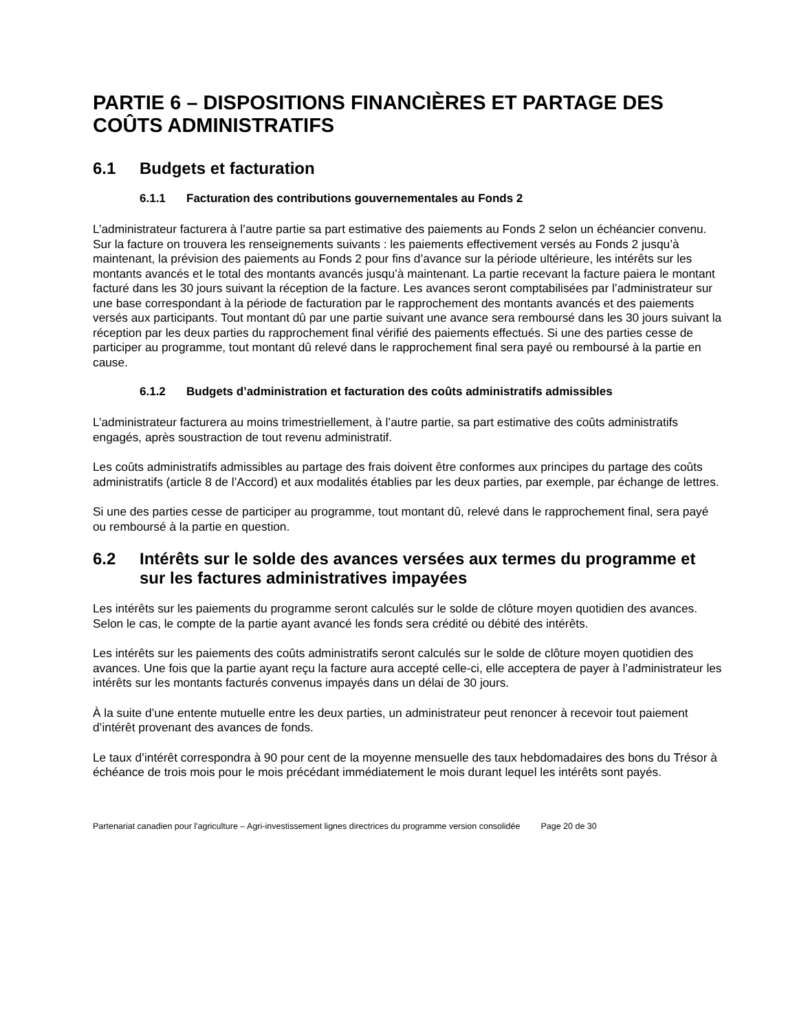PARTIE 6 – DISPOSITIONS FINANCIÈRES ET PARTAGE DES COÛTS ADMINISTRATIFS
6.1 Budgets et facturation
6.1.1 Facturation des contributions gouvernementales au Fonds 2
L’administrateur facturera à l’autre partie sa part estimative des paiements au Fonds 2 selon un échéancier convenu. Sur la facture on trouvera les renseignements suivants : les paiements effectivement versés au Fonds 2 jusqu’à maintenant, la prévision des paiements au Fonds 2 pour fins d’avance sur la période ultérieure, les intérêts sur les montants avancés et le total des montants avancés jusqu’à maintenant. La partie recevant la facture paiera le montant facturé dans les 30 jours suivant la réception de la facture. Les avances seront comptabilisées par l’administrateur sur une base correspondant à la période de facturation par le rapprochement des montants avancés et des paiements versés aux participants. Tout montant dû par une partie suivant une avance sera remboursé dans les 30 jours suivant la réception par les deux parties du rapprochement final vérifié des paiements effectués. Si une des parties cesse de participer au programme, tout montant dû relevé dans le rapprochement final sera payé ou remboursé à la partie en cause.
6.1.2 Budgets d’administration et facturation des coûts administratifs admissibles
L’administrateur facturera au moins trimestriellement, à l’autre partie, sa part estimative des coûts administratifs engagés, après soustraction de tout revenu administratif.
Les coûts administratifs admissibles au partage des frais doivent être conformes aux principes du partage des coûts administratifs (article 8 de l’Accord) et aux modalités établies par les deux parties, par exemple, par échange de lettres.
Si une des parties cesse de participer au programme, tout montant dû, relevé dans le rapprochement final, sera payé ou remboursé à la partie en question.
6.2 Intérêts sur le solde des avances versées aux termes du programme et sur les factures administratives impayées
Les intérêts sur les paiements du programme seront calculés sur le solde de clôture moyen quotidien des avances. Selon le cas, le compte de la partie ayant avancé les fonds sera crédité ou débité des intérêts.
Les intérêts sur les paiements des coûts administratifs seront calculés sur le solde de clôture moyen quotidien des avances. Une fois que la partie ayant reçu la facture aura accepté celle-ci, elle acceptera de payer à l’administrateur les intérêts sur les montants facturés convenus impayés dans un délai de 30 jours.
À la suite d’une entente mutuelle entre les deux parties, un administrateur peut renoncer à recevoir tout paiement d’intérêt provenant des avances de fonds.
Le taux d’intérêt correspondra à 90 pour cent de la moyenne mensuelle des taux hebdomadaires des bons du Trésor à échéance de trois mois pour le mois précédant immédiatement le mois durant lequel les intérêts sont payés.
Partenariat canadien pour l'agriculture – Agri-investissement lignes directrices du programme version consolidée Page 20 de 30